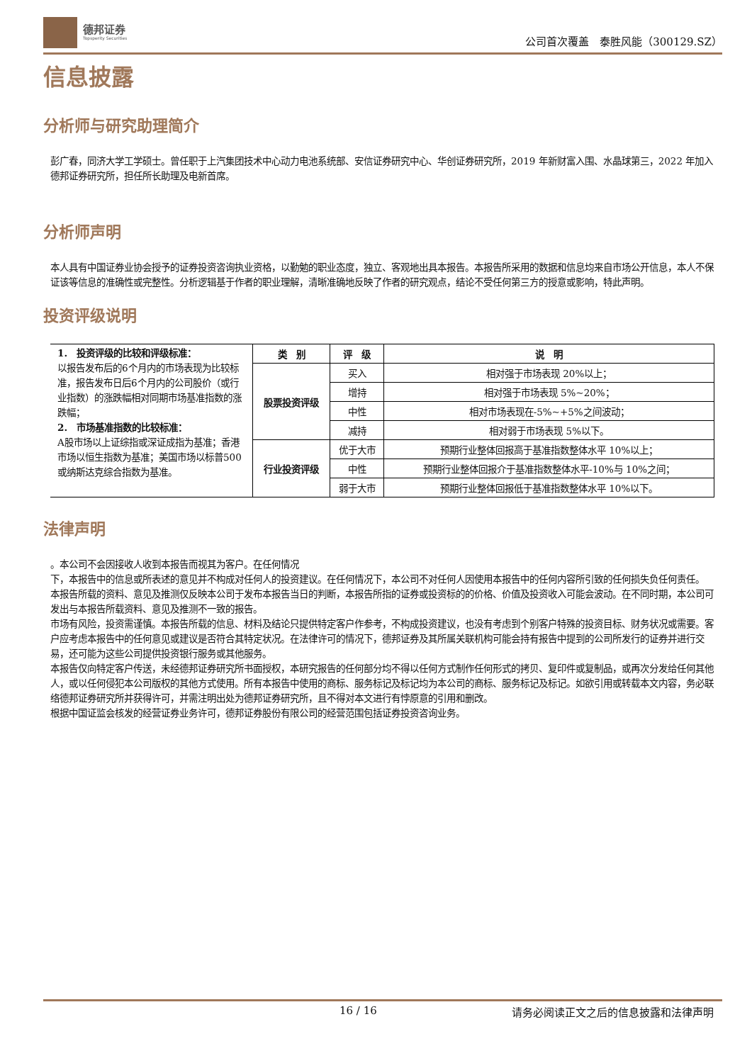德邦证券
Topsperity Securities
公司首次覆盖　泰胜风能（300129.SZ）
信息披露
分析师与研究助理简介
彭广春，同济大学工学硕士。曾任职于上汽集团技术中心动力电池系统部、安信证券研究中心、华创证券研究所，2019 年新财富入围、水晶球第三，2022 年加入德邦证券研究所，担任所长助理及电新首席。
分析师声明
本人具有中国证券业协会授予的证券投资咨询执业资格，以勤勉的职业态度，独立、客观地出具本报告。本报告所采用的数据和信息均来自市场公开信息，本人不保证该等信息的准确性或完整性。分析逻辑基于作者的职业理解，清晰准确地反映了作者的研究观点，结论不受任何第三方的授意或影响，特此声明。
投资评级说明
| 1. 投资评级的比较和评级标准： 以报告发布后的6个月内的市场表现为比较标准，报告发布日后6个月内的公司股价（或行业指数）的涨跌幅相对同期市场基准指数的涨跌幅； 2. 市场基准指数的比较标准： A股市场以上证综指或深证成指为基准；香港市场以恒生指数为基准；美国市场以标普500或纳斯达克综合指数为基准。 | 类 别 | 评 级 | 说 明 |
| | 股票投资评级 | 买入 | 相对强于市场表现 20%以上； |
| | | 增持 | 相对强于市场表现 5%~20%； |
| | | 中性 | 相对市场表现在-5%~+5%之间波动； |
| | | 减持 | 相对弱于市场表现 5%以下。 |
| | 行业投资评级 | 优于大市 | 预期行业整体回报高于基准指数整体水平 10%以上； |
| | | 中性 | 预期行业整体回报介于基准指数整体水平-10%与 10%之间； |
| | | 弱于大市 | 预期行业整体回报低于基准指数整体水平 10%以下。 |
法律声明
。本公司不会因接收人收到本报告而视其为客户。在任何情况
下，本报告中的信息或所表述的意见并不构成对任何人的投资建议。在任何情况下，本公司不对任何人因使用本报告中的任何内容所引致的任何损失负任何责任。
本报告所载的资料、意见及推测仅反映本公司于发布本报告当日的判断，本报告所指的证券或投资标的的价格、价值及投资收入可能会波动。在不同时期，本公司可发出与本报告所载资料、意见及推测不一致的报告。
市场有风险，投资需谨慎。本报告所载的信息、材料及结论只提供特定客户作参考，不构成投资建议，也没有考虑到个别客户特殊的投资目标、财务状况或需要。客户应考虑本报告中的任何意见或建议是否符合其特定状况。在法律许可的情况下，德邦证券及其所属关联机构可能会持有报告中提到的公司所发行的证券并进行交易，还可能为这些公司提供投资银行服务或其他服务。
本报告仅向特定客户传送，未经德邦证券研究所书面授权，本研究报告的任何部分均不得以任何方式制作任何形式的拷贝、复印件或复制品，或再次分发给任何其他人，或以任何侵犯本公司版权的其他方式使用。所有本报告中使用的商标、服务标记及标记均为本公司的商标、服务标记及标记。如欲引用或转载本文内容，务必联络德邦证券研究所并获得许可，并需注明出处为德邦证券研究所，且不得对本文进行有悖原意的引用和删改。
根据中国证监会核发的经营证券业务许可，德邦证券股份有限公司的经营范围包括证券投资咨询业务。
16 / 16 请务必阅读正文之后的信息披露和法律声明